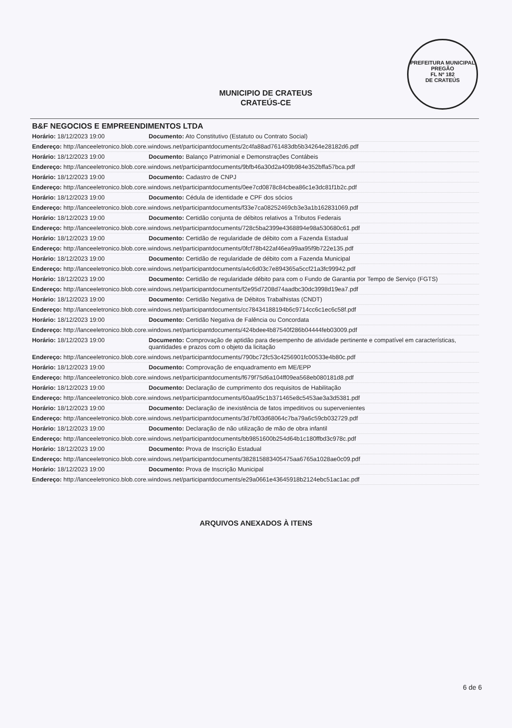PREFEITURA MUNICIPAL
PREGÃO
FL Nº 182
DE CRATEÚS
MUNICIPIO DE CRATEUS
CRATEÚS-CE
B&F NEGOCIOS E EMPREENDIMENTOS LTDA
| Horário: 18/12/2023 19:00 | Documento: Ato Constitutivo (Estatuto ou Contrato Social) |
| Endereço: http://lanceeletronico.blob.core.windows.net/participantdocuments/2c4fa88ad761483db5b34264e28182d6.pdf | |
| Horário: 18/12/2023 19:00 | Documento: Balanço Patrimonial e Demonstrações Contábeis |
| Endereço: http://lanceeletronico.blob.core.windows.net/participantdocuments/9bfb46a30d2a409b984e352bffa57bca.pdf | |
| Horário: 18/12/2023 19:00 | Documento: Cadastro de CNPJ |
| Endereço: http://lanceeletronico.blob.core.windows.net/participantdocuments/0ee7cd0878c84cbea86c1e3dc81f1b2c.pdf | |
| Horário: 18/12/2023 19:00 | Documento: Cédula de identidade e CPF dos sócios |
| Endereço: http://lanceeletronico.blob.core.windows.net/participantdocuments/f33e7ca08252469cb3e3a1b162831069.pdf | |
| Horário: 18/12/2023 19:00 | Documento: Certidão conjunta de débitos relativos a Tributos Federais |
| Endereço: http://lanceeletronico.blob.core.windows.net/participantdocuments/728c5ba2399e4368894e98a530680c61.pdf | |
| Horário: 18/12/2023 19:00 | Documento: Certidão de regularidade de débito com a Fazenda Estadual |
| Endereço: http://lanceeletronico.blob.core.windows.net/participantdocuments/0fcf78b422af46ea99aa95f9b722e135.pdf | |
| Horário: 18/12/2023 19:00 | Documento: Certidão de regularidade de débito com a Fazenda Municipal |
| Endereço: http://lanceeletronico.blob.core.windows.net/participantdocuments/a4c6d03c7e894365a5ccf21a3fc99942.pdf | |
| Horário: 18/12/2023 19:00 | Documento: Certidão de regularidade débito para com o Fundo de Garantia por Tempo de Serviço (FGTS) |
| Endereço: http://lanceeletronico.blob.core.windows.net/participantdocuments/f2e95d7208d74aadbc30dc3998d19ea7.pdf | |
| Horário: 18/12/2023 19:00 | Documento: Certidão Negativa de Débitos Trabalhistas (CNDT) |
| Endereço: http://lanceeletronico.blob.core.windows.net/participantdocuments/cc78434188194b6c9714cc6c1ec6c58f.pdf | |
| Horário: 18/12/2023 19:00 | Documento: Certidão Negativa de Falência ou Concordata |
| Endereço: http://lanceeletronico.blob.core.windows.net/participantdocuments/424bdee4b87540f286b04444feb03009.pdf | |
| Horário: 18/12/2023 19:00 | Documento: Comprovação de aptidão para desempenho de atividade pertinente e compatível em características, quantidades e prazos com o objeto da licitação |
| Endereço: http://lanceeletronico.blob.core.windows.net/participantdocuments/790bc72fc53c4256901fc00533e4b80c.pdf | |
| Horário: 18/12/2023 19:00 | Documento: Comprovação de enquadramento em ME/EPP |
| Endereço: http://lanceeletronico.blob.core.windows.net/participantdocuments/f679f75d6a104ff09ea568eb080181d8.pdf | |
| Horário: 18/12/2023 19:00 | Documento: Declaração de cumprimento dos requisitos de Habilitação |
| Endereço: http://lanceeletronico.blob.core.windows.net/participantdocuments/60aa95c1b371465e8c5453ae3a3d5381.pdf | |
| Horário: 18/12/2023 19:00 | Documento: Declaração de inexistência de fatos impeditivos ou supervenientes |
| Endereço: http://lanceeletronico.blob.core.windows.net/participantdocuments/3d7bf03d68064c7ba79a6c59cb032729.pdf | |
| Horário: 18/12/2023 19:00 | Documento: Declaração de não utilização de mão de obra infantil |
| Endereço: http://lanceeletronico.blob.core.windows.net/participantdocuments/bb9851600b254d64b1c180ffbd3c978c.pdf | |
| Horário: 18/12/2023 19:00 | Documento: Prova de Inscrição Estadual |
| Endereço: http://lanceeletronico.blob.core.windows.net/participantdocuments/382815883405475aa6765a1028ae0c09.pdf | |
| Horário: 18/12/2023 19:00 | Documento: Prova de Inscrição Municipal |
| Endereço: http://lanceeletronico.blob.core.windows.net/participantdocuments/e29a0661e43645918b2124ebc51ac1ac.pdf | |
ARQUIVOS ANEXADOS À ITENS
6 de 6